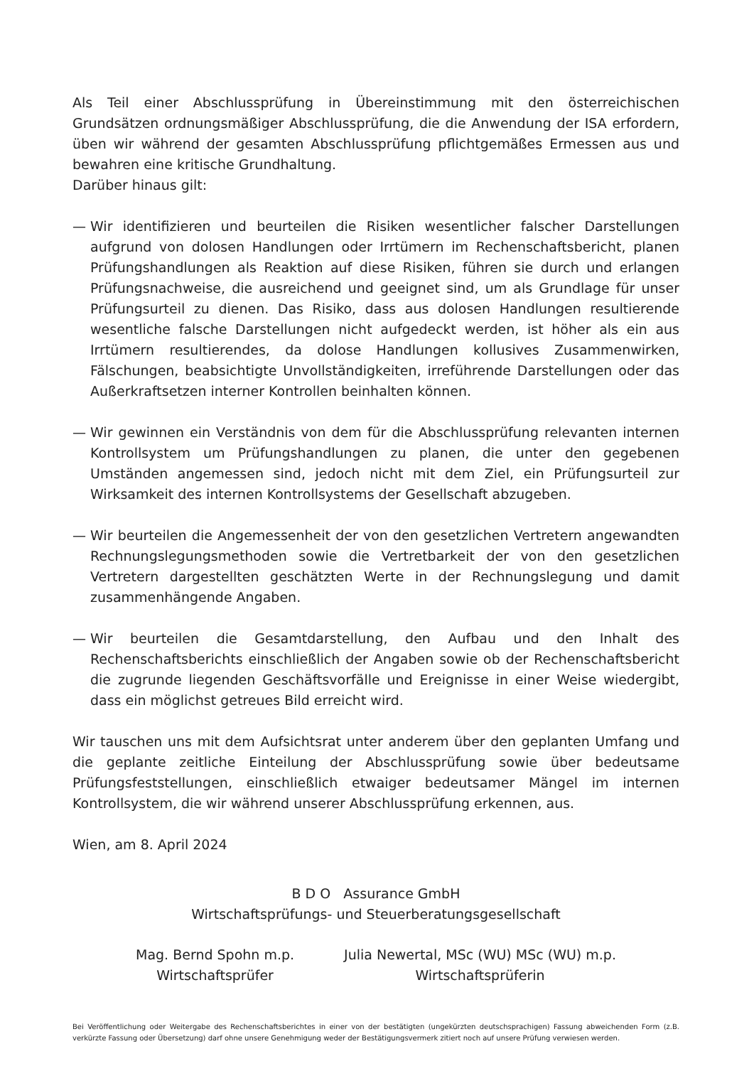Als Teil einer Abschlussprüfung in Übereinstimmung mit den österreichischen Grundsätzen ordnungsmäßiger Abschlussprüfung, die die Anwendung der ISA erfordern, üben wir während der gesamten Abschlussprüfung pflichtgemäßes Ermessen aus und bewahren eine kritische Grundhaltung.
Darüber hinaus gilt:
— Wir identifizieren und beurteilen die Risiken wesentlicher falscher Darstellungen aufgrund von dolosen Handlungen oder Irrtümern im Rechenschaftsbericht, planen Prüfungs­handlungen als Reaktion auf diese Risiken, führen sie durch und erlangen Prüfungsnachweise, die ausreichend und geeignet sind, um als Grundlage für unser Prüfungsurteil zu dienen. Das Risiko, dass aus dolosen Handlungen resultierende wesentliche falsche Darstellungen nicht aufgedeckt werden, ist höher als ein aus Irrtümern resultierendes, da dolose Handlungen kollusives Zusammenwirken, Fälschungen, beabsichtigte Unvollständigkeiten, irreführende Darstellungen oder das Außerkraftsetzen interner Kontrollen beinhalten können.
— Wir gewinnen ein Verständnis von dem für die Abschlussprüfung relevanten internen Kontrollsystem um Prüfungshandlungen zu planen, die unter den gegebenen Umständen angemessen sind, jedoch nicht mit dem Ziel, ein Prüfungsurteil zur Wirksamkeit des internen Kontrollsystems der Gesellschaft abzugeben.
— Wir beurteilen die Angemessenheit der von den gesetzlichen Vertretern angewandten Rechnungslegungsmethoden sowie die Vertretbarkeit der von den gesetzlichen Vertretern dargestellten geschätzten Werte in der Rechnungslegung und damit zusammenhängende Angaben.
— Wir beurteilen die Gesamtdarstellung, den Aufbau und den Inhalt des Rechenschaftsberichts einschließlich der Angaben sowie ob der Rechenschaftsbericht die zugrunde liegenden Geschäftsvorfälle und Ereignisse in einer Weise wiedergibt, dass ein möglichst getreues Bild erreicht wird.
Wir tauschen uns mit dem Aufsichtsrat unter anderem über den geplanten Umfang und die geplante zeitliche Einteilung der Abschlussprüfung sowie über bedeutsame Prüfungsfeststellungen, einschließlich etwaiger bedeutsamer Mängel im internen Kontrollsystem, die wir während unserer Abschlussprüfung erkennen, aus.
Wien, am 8. April 2024
B D O Assurance GmbH
Wirtschaftsprüfungs- und Steuerberatungsgesellschaft
Mag. Bernd Spohn m.p.
Wirtschaftsprüfer
Julia Newertal, MSc (WU) MSc (WU) m.p.
Wirtschaftsprüferin
Bei Veröffentlichung oder Weitergabe des Rechenschaftsberichtes in einer von der bestätigten (ungekürzten deutschsprachigen) Fassung abweichenden Form (z.B. verkürzte Fassung oder Übersetzung) darf ohne unsere Genehmigung weder der Bestätigungsvermerk zitiert noch auf unsere Prüfung verwiesen werden.